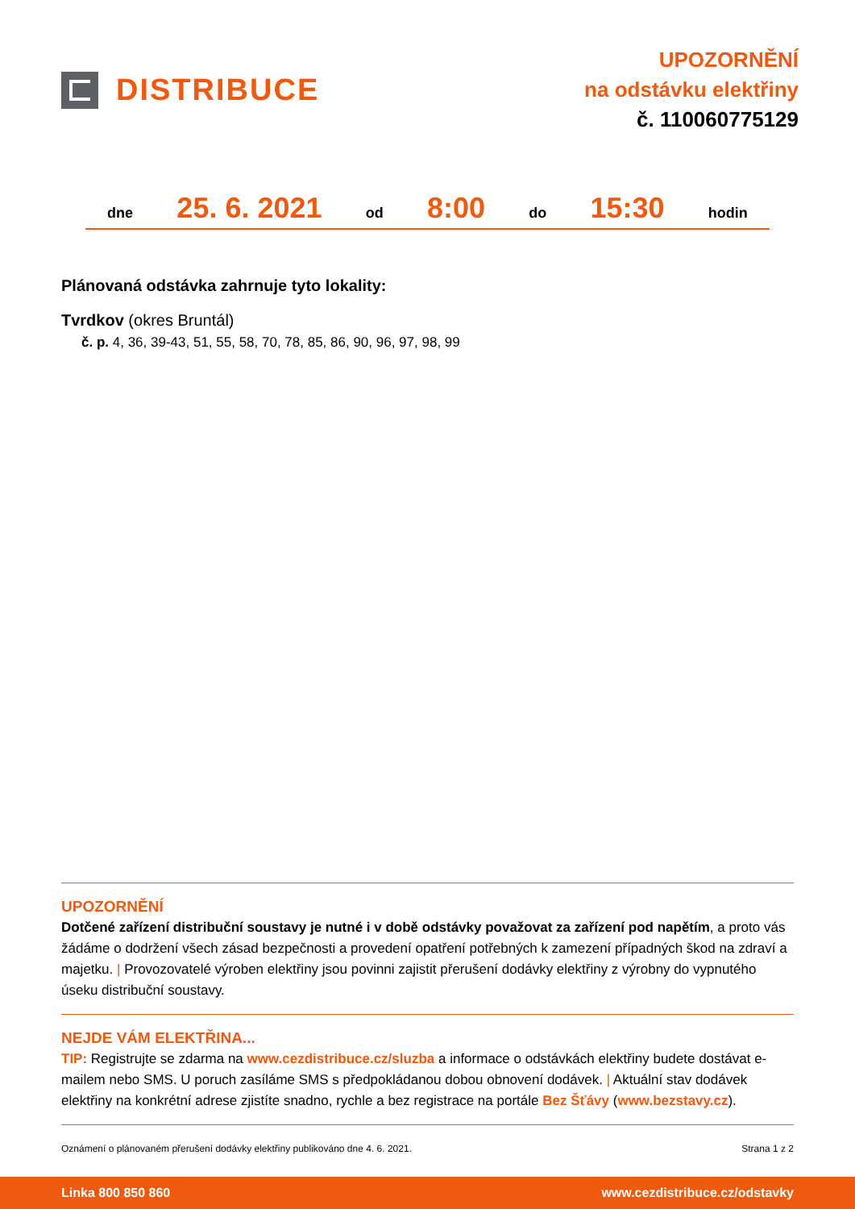DISTRIBUCE
UPOZORNĚNÍ
na odstávku elektřiny
č. 110060775129
dne 25. 6. 2021 od 8:00 do 15:30 hodin
Plánovaná odstávka zahrnuje tyto lokality:
Tvrdkov (okres Bruntál)
č. p. 4, 36, 39-43, 51, 55, 58, 70, 78, 85, 86, 90, 96, 97, 98, 99
UPOZORNĚNÍ
Dotčené zařízení distribuční soustavy je nutné i v době odstávky považovat za zařízení pod napětím, a proto vás žádáme o dodržení všech zásad bezpečnosti a provedení opatření potřebných k zamezení případných škod na zdraví a majetku. | Provozovatelé výroben elektřiny jsou povinni zajistit přerušení dodávky elektřiny z výrobny do vypnutého úseku distribuční soustavy.
NEJDE VÁM ELEKTŘINA...
TIP: Registrujte se zdarma na www.cezdistribuce.cz/sluzba a informace o odstávkách elektřiny budete dostávat e-mailem nebo SMS. U poruch zasíláme SMS s předpokládanou dobou obnovení dodávek. | Aktuální stav dodávek elektřiny na konkrétní adrese zjistíte snadno, rychle a bez registrace na portále Bez Šťávy (www.bezstavy.cz).
Oznámení o plánovaném přerušení dodávky elektřiny publikováno dne 4. 6. 2021. Strana 1 z 2
Linka 800 850 860 www.cezdistribuce.cz/odstavky